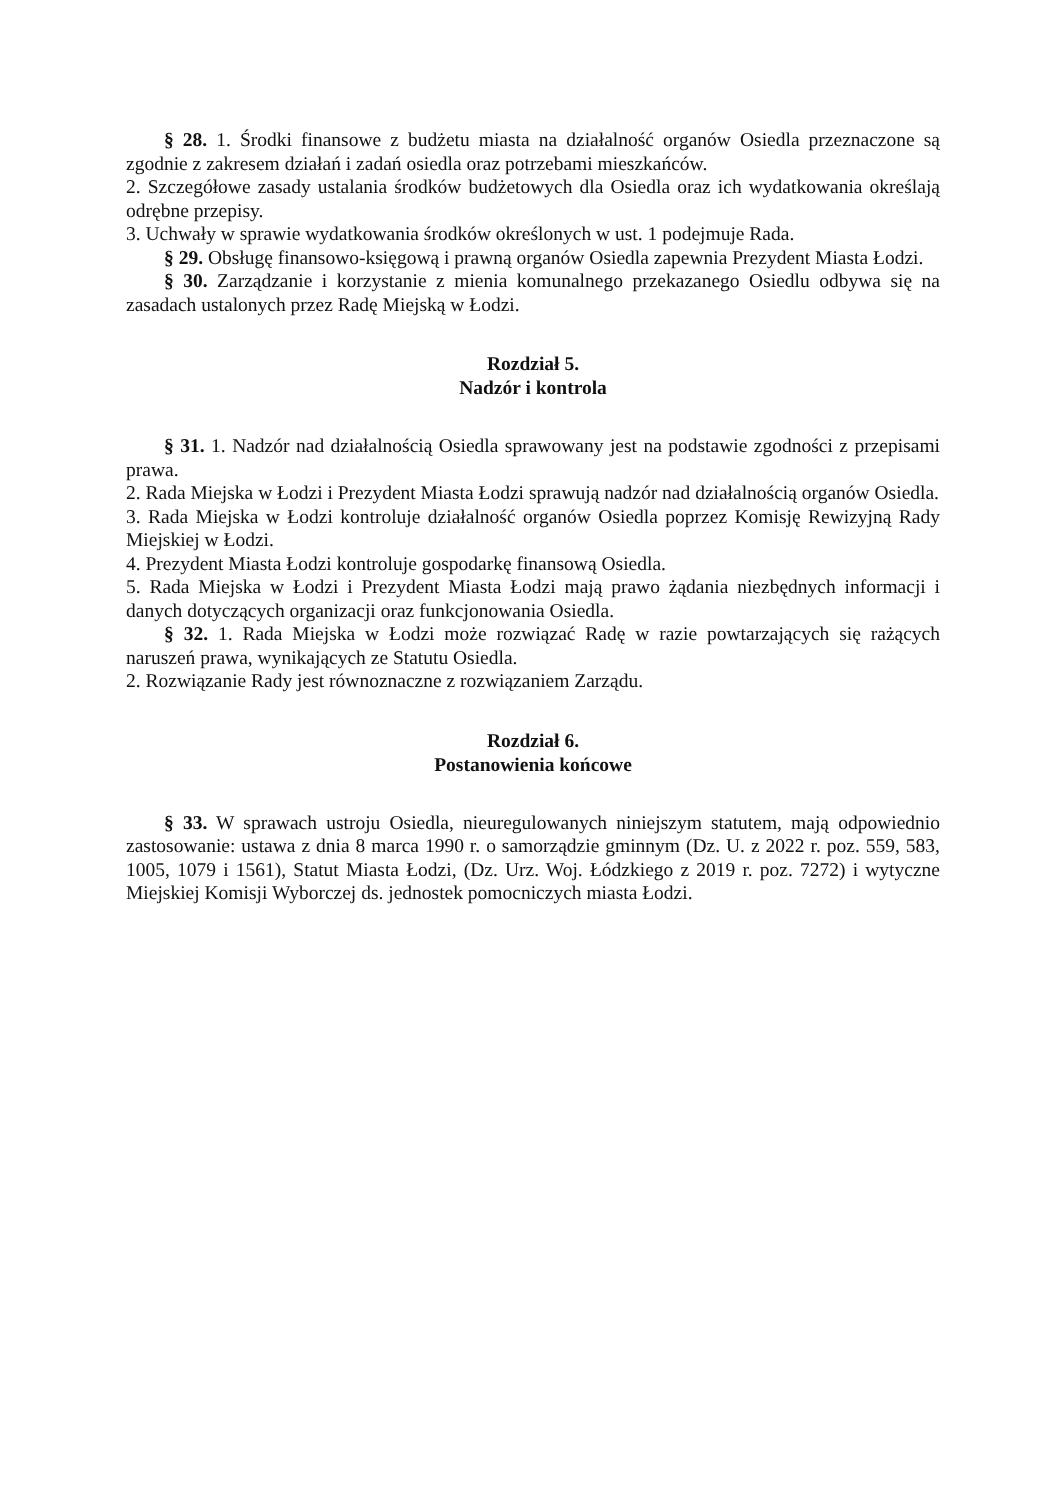§ 28. 1. Środki finansowe z budżetu miasta na działalność organów Osiedla przeznaczone są zgodnie z zakresem działań i zadań osiedla oraz potrzebami mieszkańców.
2. Szczegółowe zasady ustalania środków budżetowych dla Osiedla oraz ich wydatkowania określają odrębne przepisy.
3. Uchwały w sprawie wydatkowania środków określonych w ust. 1 podejmuje Rada.
§ 29. Obsługę finansowo-księgową i prawną organów Osiedla zapewnia Prezydent Miasta Łodzi.
§ 30. Zarządzanie i korzystanie z mienia komunalnego przekazanego Osiedlu odbywa się na zasadach ustalonych przez Radę Miejską w Łodzi.
Rozdział 5.
Nadzór i kontrola
§ 31. 1. Nadzór nad działalnością Osiedla sprawowany jest na podstawie zgodności z przepisami prawa.
2. Rada Miejska w Łodzi i Prezydent Miasta Łodzi sprawują nadzór nad działalnością organów Osiedla.
3. Rada Miejska w Łodzi kontroluje działalność organów Osiedla poprzez Komisję Rewizyjną Rady Miejskiej w Łodzi.
4. Prezydent Miasta Łodzi kontroluje gospodarkę finansową Osiedla.
5. Rada Miejska w Łodzi i Prezydent Miasta Łodzi mają prawo żądania niezbędnych informacji i danych dotyczących organizacji oraz funkcjonowania Osiedla.
§ 32. 1. Rada Miejska w Łodzi może rozwiązać Radę w razie powtarzających się rażących naruszeń prawa, wynikających ze Statutu Osiedla.
2. Rozwiązanie Rady jest równoznaczne z rozwiązaniem Zarządu.
Rozdział 6.
Postanowienia końcowe
§ 33. W sprawach ustroju Osiedla, nieuregulowanych niniejszym statutem, mają odpowiednio zastosowanie: ustawa z dnia 8 marca 1990 r. o samorządzie gminnym (Dz. U. z 2022 r. poz. 559, 583, 1005, 1079 i 1561), Statut Miasta Łodzi, (Dz. Urz. Woj. Łódzkiego z 2019 r. poz. 7272) i wytyczne Miejskiej Komisji Wyborczej ds. jednostek pomocniczych miasta Łodzi.